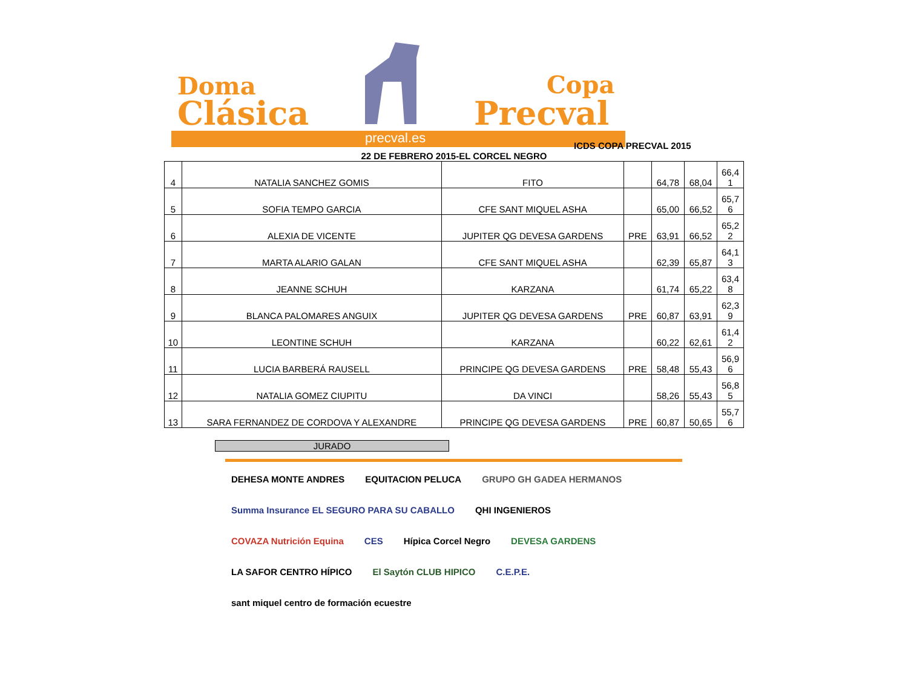Doma
Clásica
Copa
Precval
precval.es
ICDS COPA PRECVAL 2015
22 DE FEBRERO 2015-EL CORCEL NEGRO
| 4 | NATALIA SANCHEZ GOMIS | FITO | | 64,78 | 68,04 | 66,4 1 |
| 5 | SOFIA TEMPO GARCIA | CFE SANT MIQUEL ASHA | | 65,00 | 66,52 | 65,7 6 |
| 6 | ALEXIA DE VICENTE | JUPITER QG DEVESA GARDENS | PRE | 63,91 | 66,52 | 65,2 2 |
| 7 | MARTA ALARIO GALAN | CFE SANT MIQUEL ASHA | | 62,39 | 65,87 | 64,1 3 |
| 8 | JEANNE SCHUH | KARZANA | | 61,74 | 65,22 | 63,4 8 |
| 9 | BLANCA PALOMARES ANGUIX | JUPITER QG DEVESA GARDENS | PRE | 60,87 | 63,91 | 62,3 9 |
| 10 | LEONTINE SCHUH | KARZANA | | 60,22 | 62,61 | 61,4 2 |
| 11 | LUCIA BARBERÁ RAUSELL | PRINCIPE QG DEVESA GARDENS | PRE | 58,48 | 55,43 | 56,9 6 |
| 12 | NATALIA GOMEZ CIUPITU | DA VINCI | | 58,26 | 55,43 | 56,8 5 |
| 13 | SARA FERNANDEZ DE CORDOVA Y ALEXANDRE | PRINCIPE QG DEVESA GARDENS | PRE | 60,87 | 50,65 | 55,7 6 |
JURADO
DEHESA MONTE ANDRES EQUITACION PELUCA GRUPO GH GADEA HERMANOS Summa Insurance EL SEGURO PARA SU CABALLO QHI INGENIEROS COVAZA Nutrición Equina CES Hípica Corcel Negro DEVESA GARDENS LA SAFOR CENTRO HÍPICO El Saytón CLUB HIPICO C.E.P.E. sant miquel centro de formación ecuestre